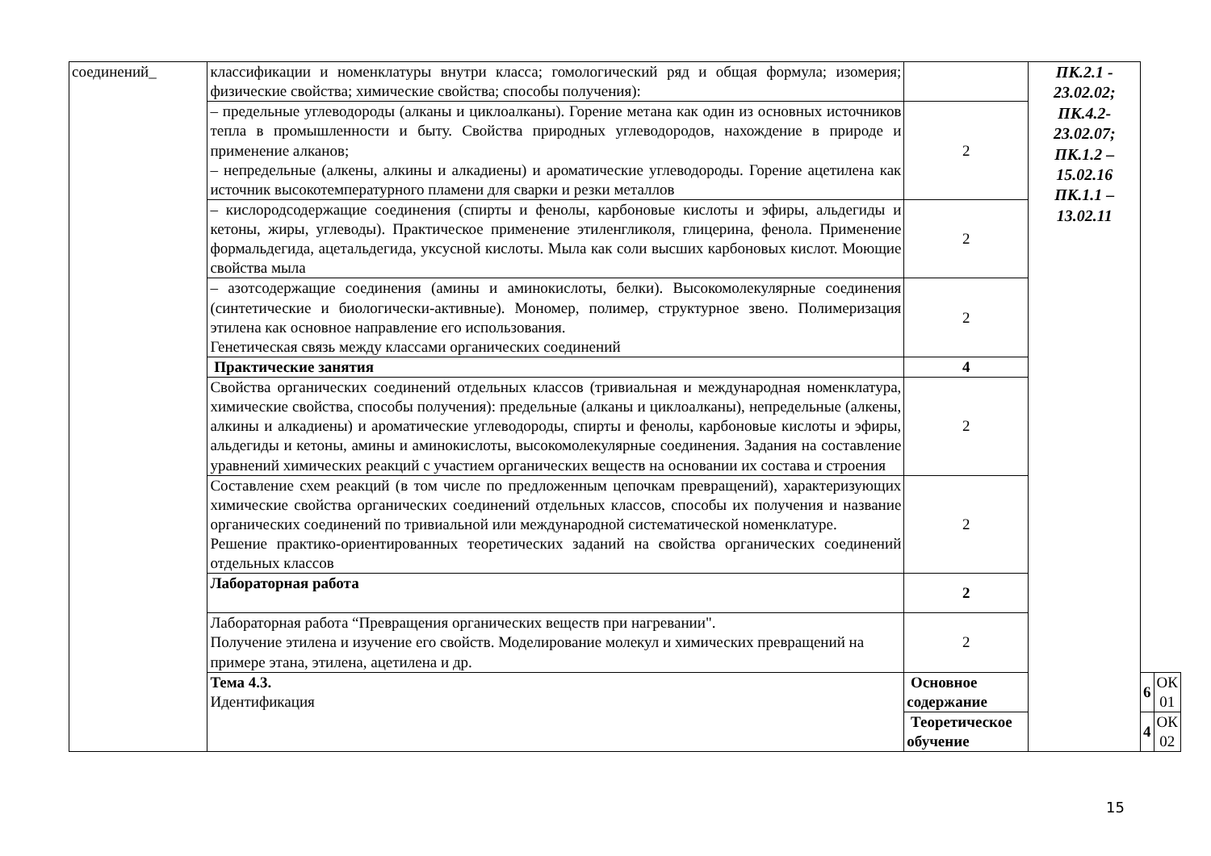| соединений_ | классификации и номенклатуры внутри класса; гомологический ряд и общая формула; изомерия; физические свойства; химические свойства; способы получения): | | ПК.2.1 - 23.02.02; ПК.4.2- 23.02.07; ПК.1.2 – 15.02.16 ПК.1.1 – 13.02.11 | | |
| | – предельные углеводороды (алканы и циклоалканы). Горение метана как один из основных источников тепла в промышленности и быту. Свойства природных углеводородов, нахождение в природе и применение алканов; – непредельные (алкены, алкины и алкадиены) и ароматические углеводороды. Горение ацетилена как источник высокотемпературного пламени для сварки и резки металлов | 2 | | | |
| | – кислородсодержащие соединения (спирты и фенолы, карбоновые кислоты и эфиры, альдегиды и кетоны, жиры, углеводы). Практическое применение этиленгликоля, глицерина, фенола. Применение формальдегида, ацетальдегида, уксусной кислоты. Мыла как соли высших карбоновых кислот. Моющие свойства мыла | 2 | | | |
| | – азотсодержащие соединения (амины и аминокислоты, белки). Высокомолекулярные соединения (синтетические и биологически-активные). Мономер, полимер, структурное звено. Полимеризация этилена как основное направление его использования. Генетическая связь между классами органических соединений | 2 | | | |
| | Практические занятия | 4 | | | |
| | Свойства органических соединений отдельных классов (тривиальная и международная номенклатура, химические свойства, способы получения): предельные (алканы и циклоалканы), непредельные (алкены, алкины и алкадиены) и ароматические углеводороды, спирты и фенолы, карбоновые кислоты и эфиры, альдегиды и кетоны, амины и аминокислоты, высокомолекулярные соединения. Задания на составление уравнений химических реакций с участием органических веществ на основании их состава и строения | 2 | | | |
| | Составление схем реакций (в том числе по предложенным цепочкам превращений), характеризующих химические свойства органических соединений отдельных классов, способы их получения и название органических соединений по тривиальной или международной систематической номенклатуре. Решение практико-ориентированных теоретических заданий на свойства органических соединений отдельных классов | 2 | | | |
| | Лабораторная работа | 2 | | | |
| | Лабораторная работа “Превращения органических веществ при нагревании". Получение этилена и изучение его свойств. Моделирование молекул и химических превращений на примере этана, этилена, ацетилена и др. | 2 | | | |
| | Тема 4.3. Идентификация | Основное содержание | | 6 | ОК 01 |
| | | Теоретическое обучение | | 4 | ОК 02 |
15